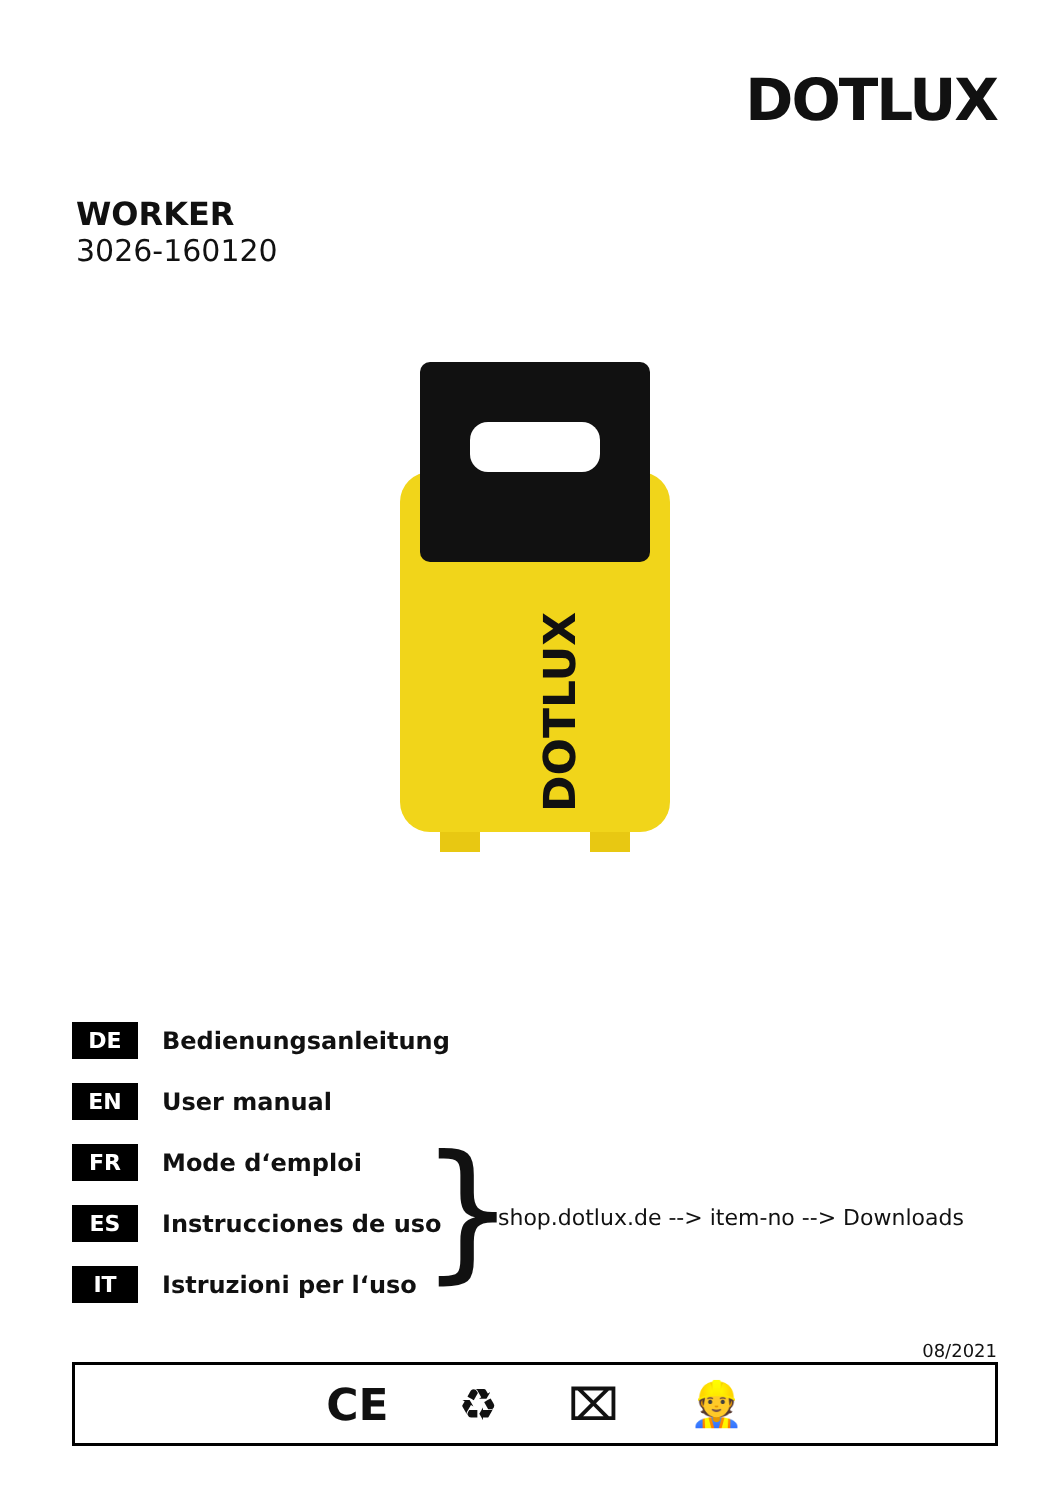DOTLUX
WORKER
3026-160120
DOTLUX
DE Bedienungsanleitung
EN User manual
FR Mode d‘emploi
ES Instrucciones de uso
IT Istruzioni per l‘uso
}
shop.dotlux.de --> item-no --> Downloads
08/2021
CE ♻ ⌧ 👷